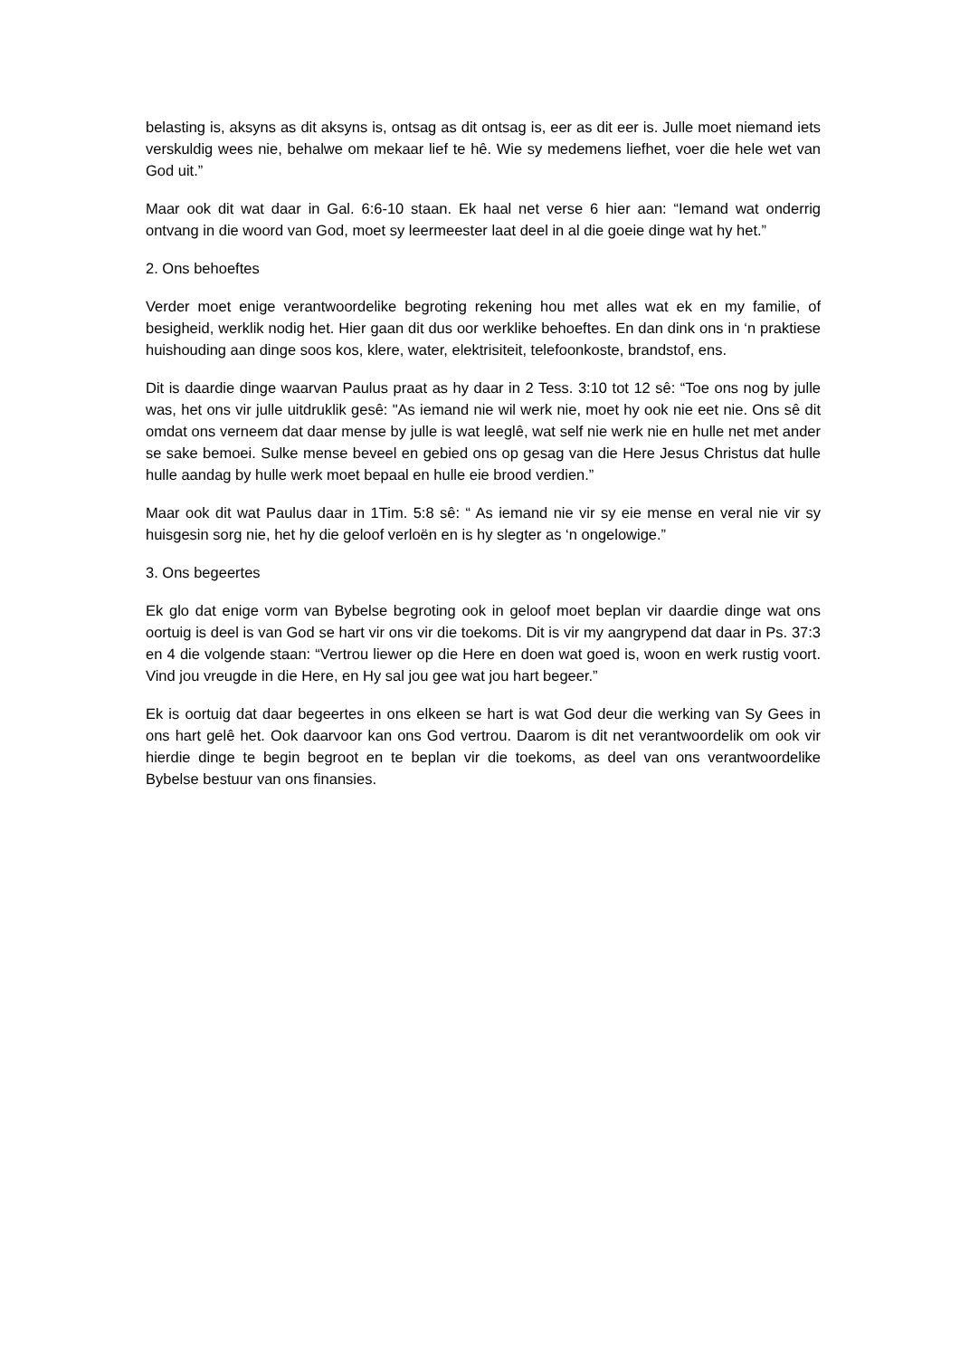belasting is, aksyns as dit aksyns is, ontsag as dit ontsag is, eer as dit eer is. Julle moet niemand iets verskuldig wees nie, behalwe om mekaar lief te hê. Wie sy medemens liefhet, voer die hele wet van God uit.”
Maar ook dit wat daar in Gal. 6:6-10 staan. Ek haal net verse 6 hier aan: “Iemand wat onderrig ontvang in die woord van God, moet sy leermeester laat deel in al die goeie dinge wat hy het.”
2. Ons behoeftes
Verder moet enige verantwoordelike begroting rekening hou met alles wat ek en my familie, of besigheid, werklik nodig het. Hier gaan dit dus oor werklike behoeftes. En dan dink ons in ‘n praktiese huishouding aan dinge soos kos, klere, water, elektrisiteit, telefoonkoste, brandstof, ens.
Dit is daardie dinge waarvan Paulus praat as hy daar in 2 Tess. 3:10 tot 12 sê: “Toe ons nog by julle was, het ons vir julle uitdruklik gesê: "As iemand nie wil werk nie, moet hy ook nie eet nie. Ons sê dit omdat ons verneem dat daar mense by julle is wat leeglê, wat self nie werk nie en hulle net met ander se sake bemoei. Sulke mense beveel en gebied ons op gesag van die Here Jesus Christus dat hulle hulle aandag by hulle werk moet bepaal en hulle eie brood verdien.”
Maar ook dit wat Paulus daar in 1Tim. 5:8 sê: “ As iemand nie vir sy eie mense en veral nie vir sy huisgesin sorg nie, het hy die geloof verloën en is hy slegter as ‘n ongelowige.”
3. Ons begeertes
Ek glo dat enige vorm van Bybelse begroting ook in geloof moet beplan vir daardie dinge wat ons oortuig is deel is van God se hart vir ons vir die toekoms. Dit is vir my aangrypend dat daar in Ps. 37:3 en 4 die volgende staan: “Vertrou liewer op die Here en doen wat goed is, woon en werk rustig voort. Vind jou vreugde in die Here, en Hy sal jou gee wat jou hart begeer.”
Ek is oortuig dat daar begeertes in ons elkeen se hart is wat God deur die werking van Sy Gees in ons hart gelê het. Ook daarvoor kan ons God vertrou. Daarom is dit net verantwoordelik om ook vir hierdie dinge te begin begroot en te beplan vir die toekoms, as deel van ons verantwoordelike Bybelse bestuur van ons finansies.